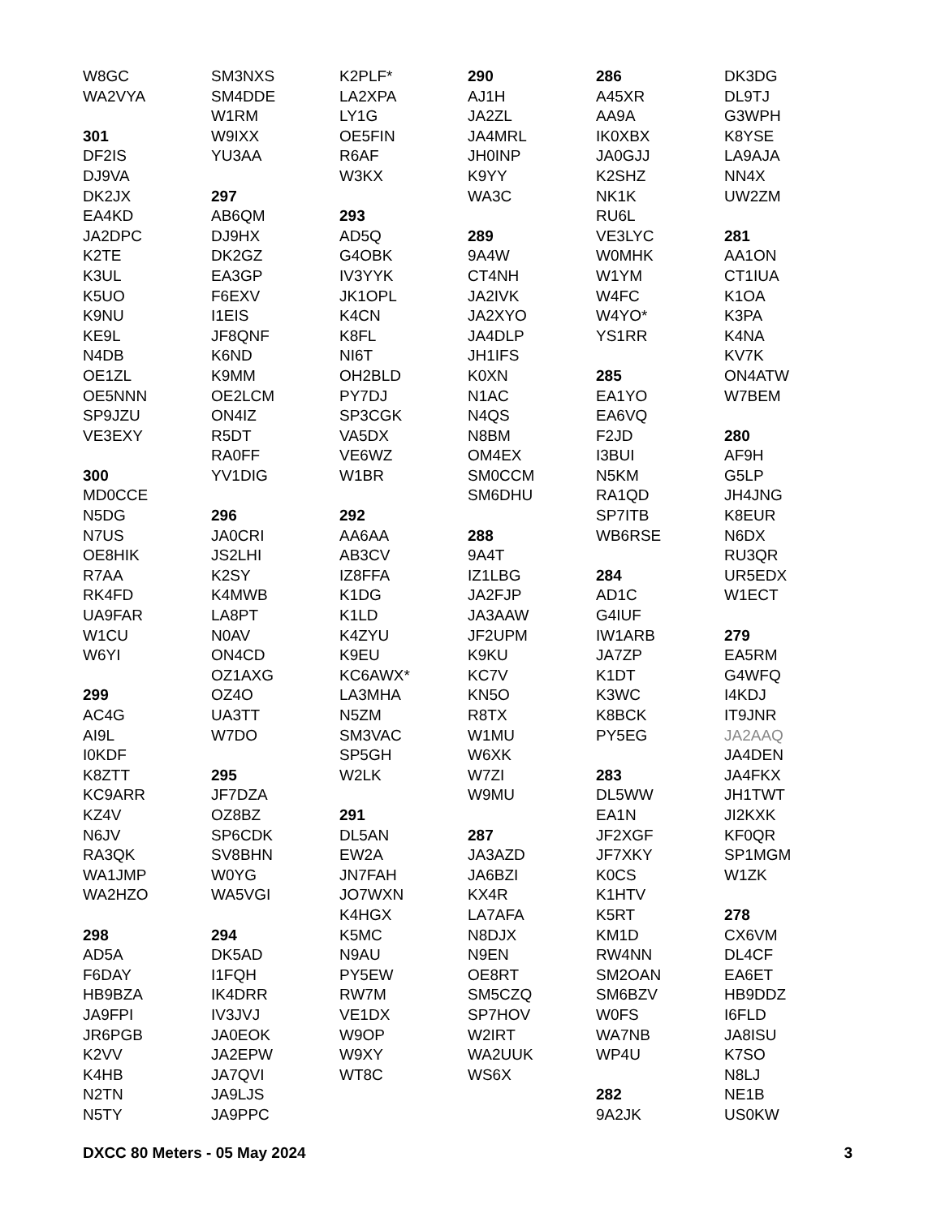W8GC
WA2VYA
301
DF2IS
DJ9VA
DK2JX
EA4KD
JA2DPC
K2TE
K3UL
K5UO
K9NU
KE9L
N4DB
OE1ZL
OE5NNN
SP9JZU
VE3EXY
300
MD0CCE
N5DG
N7US
OE8HIK
R7AA
RK4FD
UA9FAR
W1CU
W6YI
299
AC4G
AI9L
I0KDF
K8ZTT
KC9ARR
KZ4V
N6JV
RA3QK
WA1JMP
WA2HZO
298
AD5A
F6DAY
HB9BZA
JA9FPI
JR6PGB
K2VV
K4HB
N2TN
N5TY
SM3NXS
SM4DDE
W1RM
W9IXX
YU3AA
297
AB6QM
DJ9HX
DK2GZ
EA3GP
F6EXV
I1EIS
JF8QNF
K6ND
K9MM
OE2LCM
ON4IZ
R5DT
RA0FF
YV1DIG
296
JA0CRI
JS2LHI
K2SY
K4MWB
LA8PT
N0AV
ON4CD
OZ1AXG
OZ4O
UA3TT
W7DO
295
JF7DZA
OZ8BZ
SP6CDK
SV8BHN
W0YG
WA5VGI
294
DK5AD
I1FQH
IK4DRR
IV3JVJ
JA0EOK
JA2EPW
JA7QVI
JA9LJS
JA9PPC
K2PLF*
LA2XPA
LY1G
OE5FIN
R6AF
W3KX
293
AD5Q
G4OBK
IV3YYK
JK1OPL
K4CN
K8FL
NI6T
OH2BLD
PY7DJ
SP3CGK
VA5DX
VE6WZ
W1BR
292
AA6AA
AB3CV
IZ8FFA
K1DG
K1LD
K4ZYU
K9EU
KC6AWX*
LA3MHA
N5ZM
SM3VAC
SP5GH
W2LK
291
DL5AN
EW2A
JN7FAH
JO7WXN
K4HGX
K5MC
N9AU
PY5EW
RW7M
VE1DX
W9OP
W9XY
WT8C
290
AJ1H
JA2ZL
JA4MRL
JH0INP
K9YY
WA3C
289
9A4W
CT4NH
JA2IVK
JA2XYO
JA4DLP
JH1IFS
K0XN
N1AC
N4QS
N8BM
OM4EX
SM0CCM
SM6DHU
288
9A4T
IZ1LBG
JA2FJP
JA3AAW
JF2UPM
K9KU
KC7V
KN5O
R8TX
W1MU
W6XK
W7ZI
W9MU
287
JA3AZD
JA6BZI
KX4R
LA7AFA
N8DJX
N9EN
OE8RT
SM5CZQ
SP7HOV
W2IRT
WA2UUK
WS6X
286
A45XR
AA9A
IK0XBX
JA0GJJ
K2SHZ
NK1K
RU6L
VE3LYC
W0MHK
W1YM
W4FC
W4YO*
YS1RR
285
EA1YO
EA6VQ
F2JD
I3BUI
N5KM
RA1QD
SP7ITB
WB6RSE
284
AD1C
G4IUF
IW1ARB
JA7ZP
K1DT
K3WC
K8BCK
PY5EG
283
DL5WW
EA1N
JF2XGF
JF7XKY
K0CS
K1HTV
K5RT
KM1D
RW4NN
SM2OAN
SM6BZV
W0FS
WA7NB
WP4U
282
9A2JK
DK3DG
DL9TJ
G3WPH
K8YSE
LA9AJA
NN4X
UW2ZM
281
AA1ON
CT1IUA
K1OA
K3PA
K4NA
KV7K
ON4ATW
W7BEM
280
AF9H
G5LP
JH4JNG
K8EUR
N6DX
RU3QR
UR5EDX
W1ECT
279
EA5RM
G4WFQ
I4KDJ
IT9JNR
JA2AAQ
JA4DEN
JA4FKX
JH1TWT
JI2KXK
KF0QR
SP1MGM
W1ZK
278
CX6VM
DL4CF
EA6ET
HB9DDZ
I6FLD
JA8ISU
K7SO
N8LJ
NE1B
US0KW
DXCC 80 Meters - 05 May 2024 3